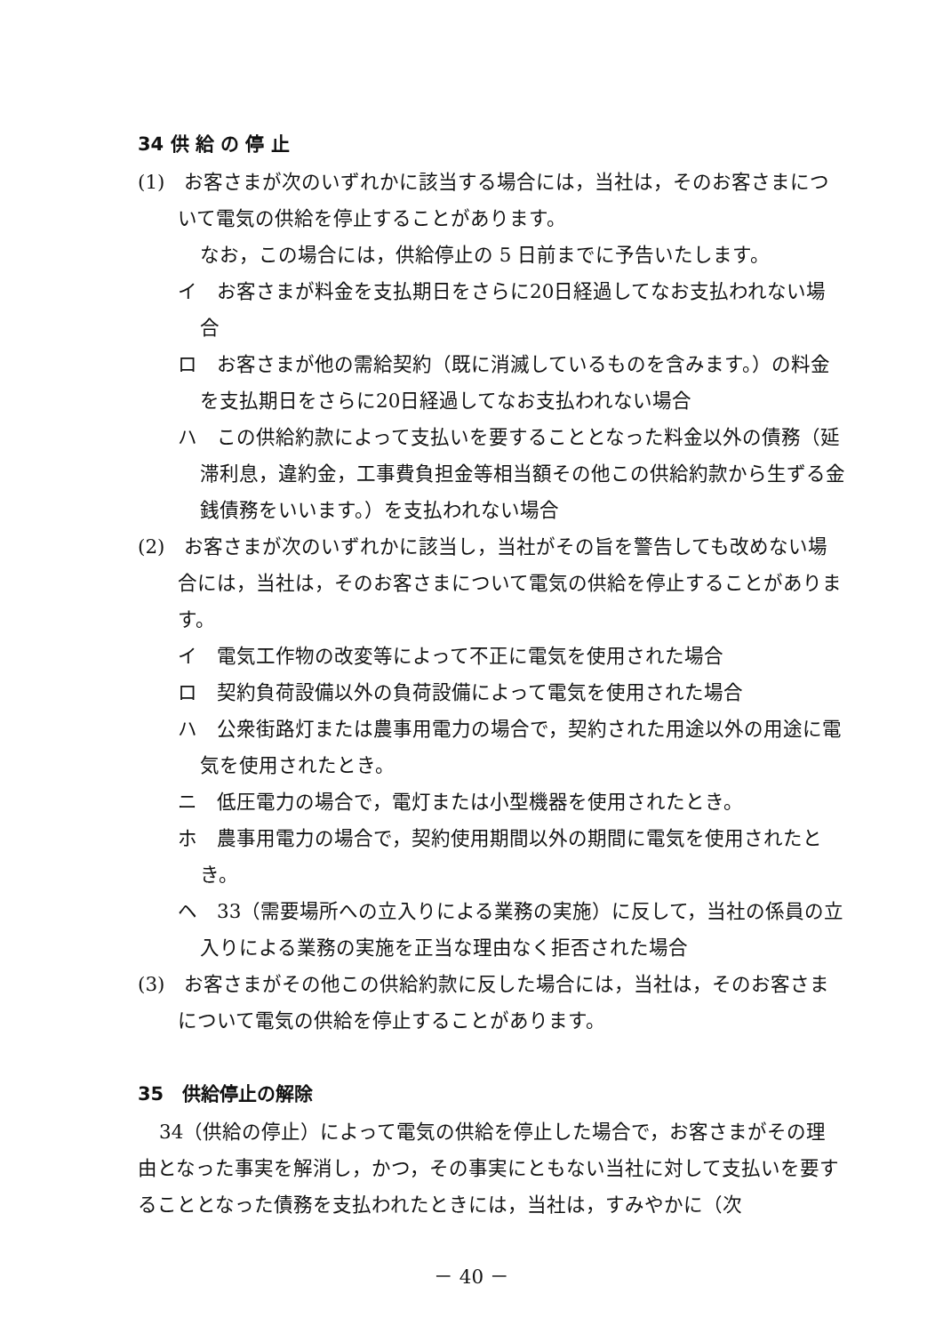34 供 給 の 停 止
(1)　お客さまが次のいずれかに該当する場合には，当社は，そのお客さまについて電気の供給を停止することがあります。
なお，この場合には，供給停止の 5 日前までに予告いたします。
イ　お客さまが料金を支払期日をさらに20日経過してなお支払われない場合
ロ　お客さまが他の需給契約（既に消滅しているものを含みます。）の料金を支払期日をさらに20日経過してなお支払われない場合
ハ　この供給約款によって支払いを要することとなった料金以外の債務（延滞利息，違約金，工事費負担金等相当額その他この供給約款から生ずる金銭債務をいいます。）を支払われない場合
(2)　お客さまが次のいずれかに該当し，当社がその旨を警告しても改めない場合には，当社は，そのお客さまについて電気の供給を停止することがあります。
イ　電気工作物の改変等によって不正に電気を使用された場合
ロ　契約負荷設備以外の負荷設備によって電気を使用された場合
ハ　公衆街路灯または農事用電力の場合で，契約された用途以外の用途に電気を使用されたとき。
ニ　低圧電力の場合で，電灯または小型機器を使用されたとき。
ホ　農事用電力の場合で，契約使用期間以外の期間に電気を使用されたとき。
ヘ　33（需要場所への立入りによる業務の実施）に反して，当社の係員の立入りによる業務の実施を正当な理由なく拒否された場合
(3)　お客さまがその他この供給約款に反した場合には，当社は，そのお客さまについて電気の供給を停止することがあります。
35　供給停止の解除
34（供給の停止）によって電気の供給を停止した場合で，お客さまがその理由となった事実を解消し，かつ，その事実にともない当社に対して支払いを要することとなった債務を支払われたときには，当社は，すみやかに（次
－ 40 －